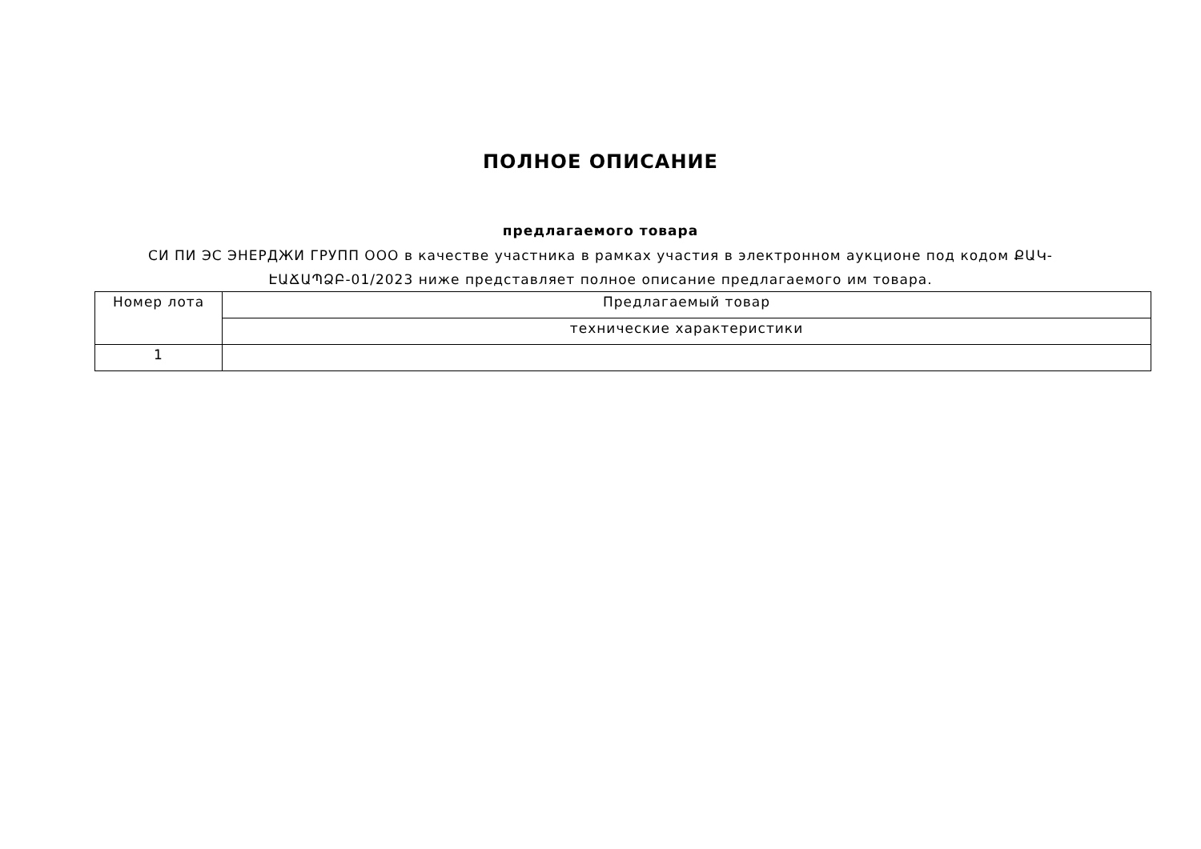ПОЛНОЕ ОПИСАНИЕ
предлагаемого товара
СИ ПИ ЭС ЭНЕРДЖИ ГРУПП ООО в качестве участника в рамках участия в электронном аукционе под кодом ՔԱԿ-ԷԱՃԱՊՁԲ-01/2023 ниже представляет полное описание предлагаемого им товара.
| Номер лота | Предлагаемый товар |
| --- | --- |
| | технические характеристики |
| 1 | |